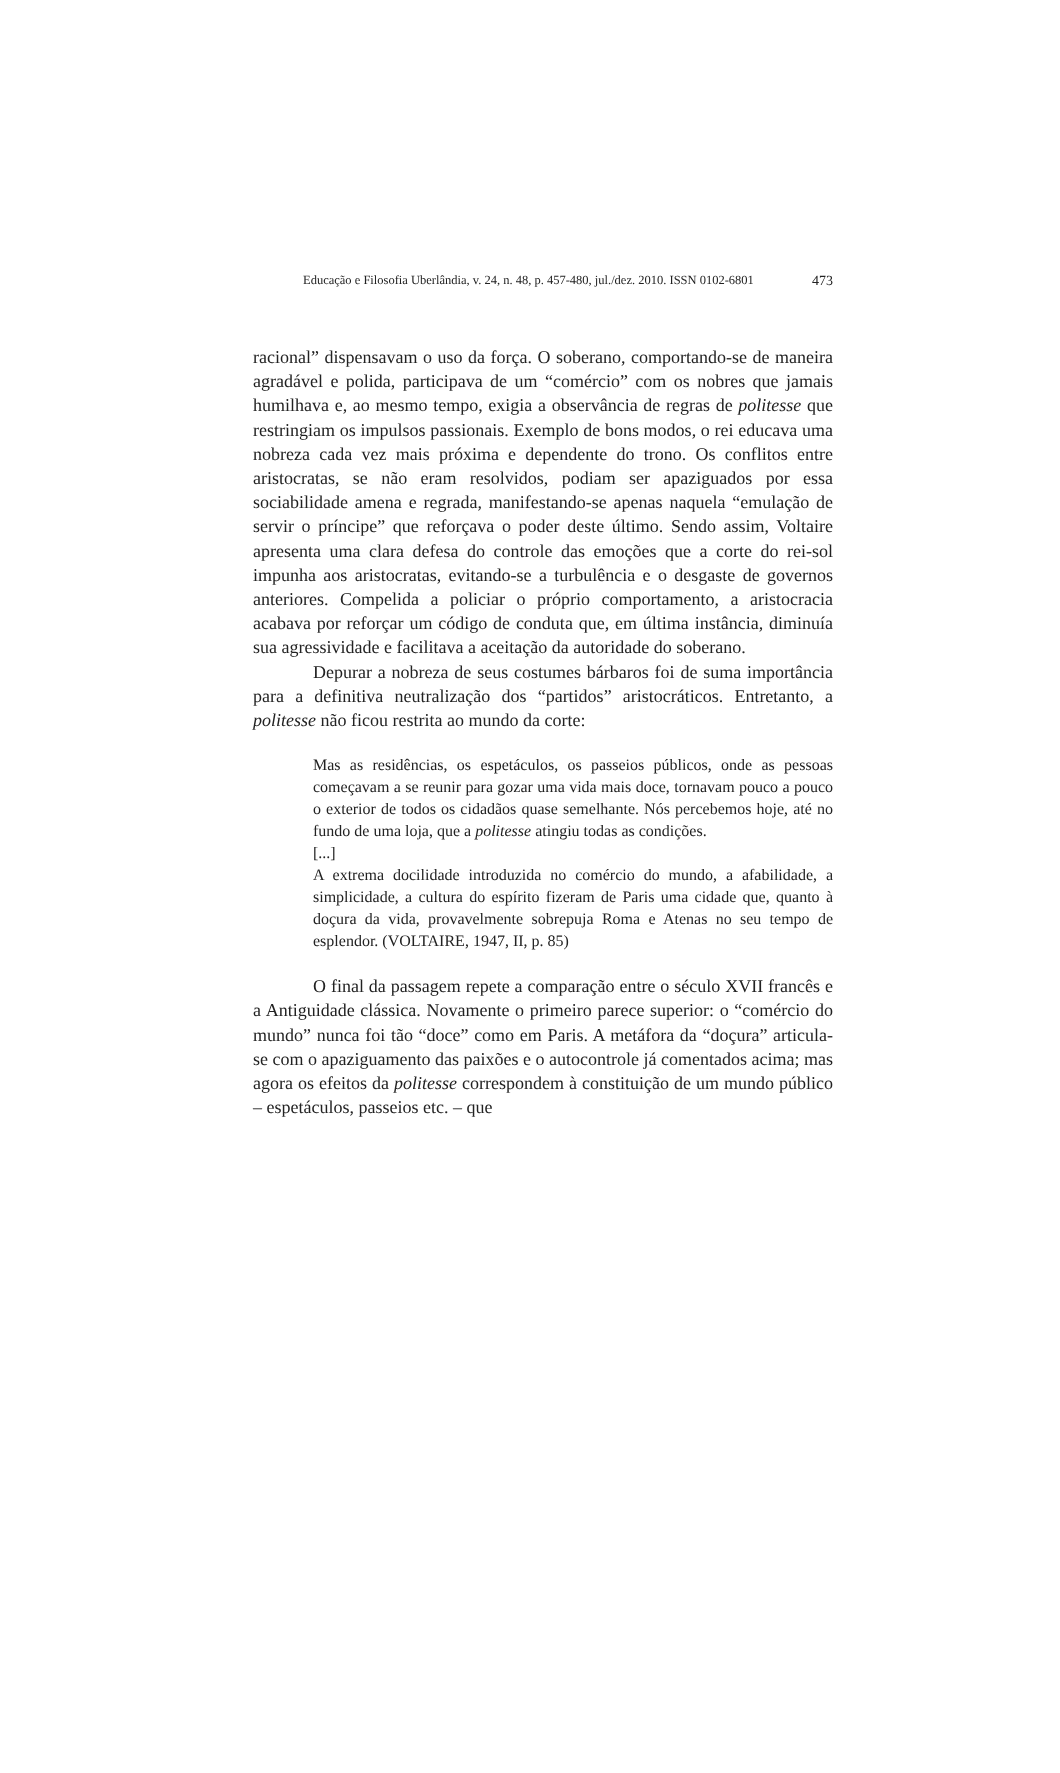Educação e Filosofia Uberlândia, v. 24, n. 48, p. 457-480, jul./dez. 2010. ISSN 0102-6801 473
racional” dispensavam o uso da força. O soberano, comportando-se de maneira agradável e polida, participava de um “comércio” com os nobres que jamais humilhava e, ao mesmo tempo, exigia a observância de regras de politesse que restringiam os impulsos passionais. Exemplo de bons modos, o rei educava uma nobreza cada vez mais próxima e dependente do trono. Os conflitos entre aristocratas, se não eram resolvidos, podiam ser apaziguados por essa sociabilidade amena e regrada, manifestando-se apenas naquela “emulação de servir o príncipe” que reforçava o poder deste último. Sendo assim, Voltaire apresenta uma clara defesa do controle das emoções que a corte do rei-sol impunha aos aristocratas, evitando-se a turbulência e o desgaste de governos anteriores. Compelida a policiar o próprio comportamento, a aristocracia acabava por reforçar um código de conduta que, em última instância, diminuía sua agressividade e facilitava a aceitação da autoridade do soberano.
Depurar a nobreza de seus costumes bárbaros foi de suma importância para a definitiva neutralização dos “partidos” aristocráticos. Entretanto, a politesse não ficou restrita ao mundo da corte:
Mas as residências, os espetáculos, os passeios públicos, onde as pessoas começavam a se reunir para gozar uma vida mais doce, tornavam pouco a pouco o exterior de todos os cidadãos quase semelhante. Nós percebemos hoje, até no fundo de uma loja, que a politesse atingiu todas as condições.
[...]
A extrema docilidade introduzida no comércio do mundo, a afabilidade, a simplicidade, a cultura do espírito fizeram de Paris uma cidade que, quanto à doçura da vida, provavelmente sobrepuja Roma e Atenas no seu tempo de esplendor. (VOLTAIRE, 1947, II, p. 85)
O final da passagem repete a comparação entre o século XVII francês e a Antiguidade clássica. Novamente o primeiro parece superior: o “comércio do mundo” nunca foi tão “doce” como em Paris. A metáfora da “doçura” articula-se com o apaziguamento das paixões e o autocontrole já comentados acima; mas agora os efeitos da politesse correspondem à constituição de um mundo público – espetáculos, passeios etc. – que